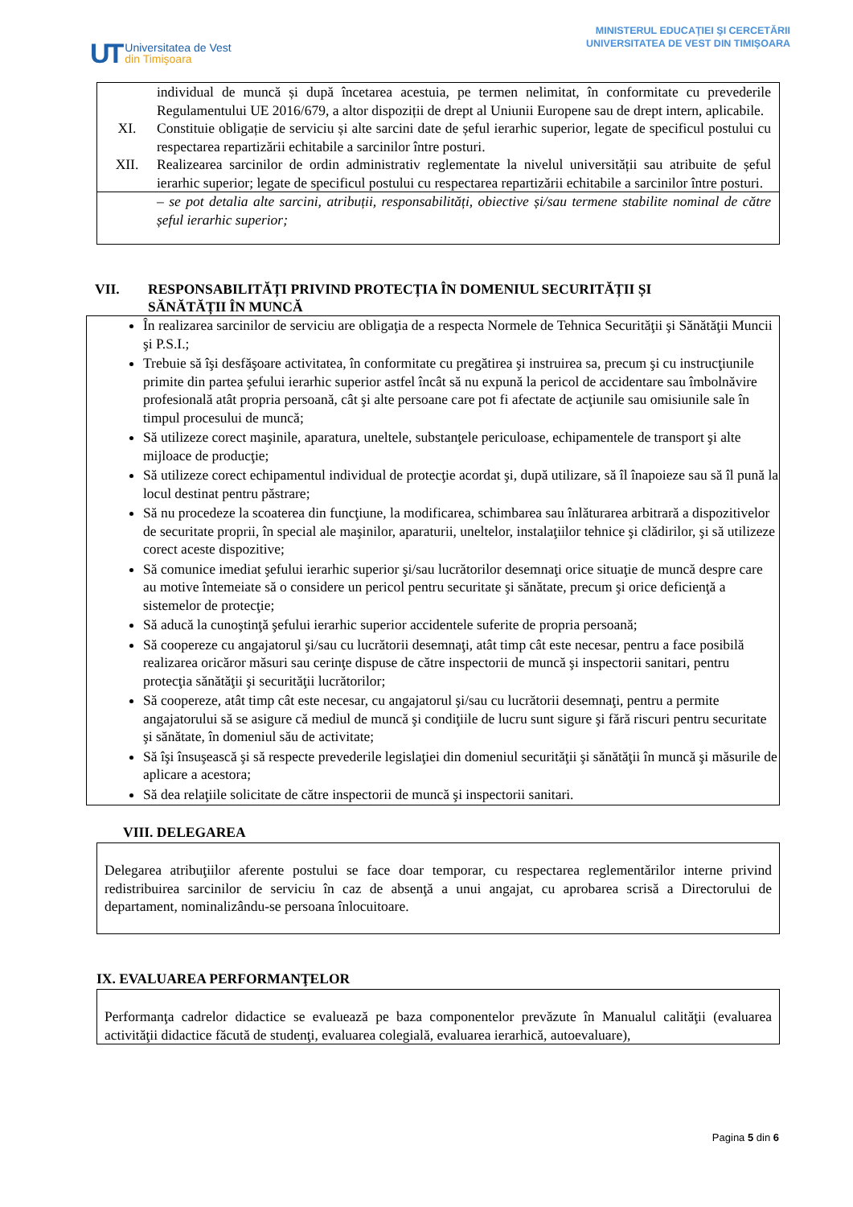UT
Universitatea de Vest
din Timişoara
MINISTERUL EDUCAŢIEI ŞI CERCETĂRII
UNIVERSITATEA DE VEST DIN TIMIȘOARA
individual de muncă și după încetarea acestuia, pe termen nelimitat, în conformitate cu prevederile Regulamentului UE 2016/679, a altor dispoziții de drept al Uniunii Europene sau de drept intern, aplicabile.
XI. Constituie obligație de serviciu și alte sarcini date de șeful ierarhic superior, legate de specificul postului cu respectarea repartizării echitabile a sarcinilor între posturi.
XII. Realizearea sarcinilor de ordin administrativ reglementate la nivelul universității sau atribuite de șeful ierarhic superior; legate de specificul postului cu respectarea repartizării echitabile a sarcinilor între posturi.
– se pot detalia alte sarcini, atribuții, responsabilități, obiective și/sau termene stabilite nominal de către șeful ierarhic superior;
VII. RESPONSABILITĂȚI PRIVIND PROTECȚIA ÎN DOMENIUL SECURITĂȚII ȘI
SĂNĂTĂȚII ÎN MUNCĂ
În realizarea sarcinilor de serviciu are obligaţia de a respecta Normele de Tehnica Securităţii şi Sănătăţii Muncii şi P.S.I.;
Trebuie să îşi desfăşoare activitatea, în conformitate cu pregătirea şi instruirea sa, precum şi cu instrucţiunile primite din partea şefului ierarhic superior astfel încât să nu expună la pericol de accidentare sau îmbolnăvire profesională atât propria persoană, cât şi alte persoane care pot fi afectate de acţiunile sau omisiunile sale în timpul procesului de muncă;
Să utilizeze corect maşinile, aparatura, uneltele, substanţele periculoase, echipamentele de transport şi alte mijloace de producţie;
Să utilizeze corect echipamentul individual de protecţie acordat şi, după utilizare, să îl înapoieze sau să îl pună la locul destinat pentru păstrare;
Să nu procedeze la scoaterea din funcţiune, la modificarea, schimbarea sau înlăturarea arbitrară a dispozitivelor de securitate proprii, în special ale maşinilor, aparaturii, uneltelor, instalaţiilor tehnice şi clădirilor, şi să utilizeze corect aceste dispozitive;
Să comunice imediat şefului ierarhic superior şi/sau lucrătorilor desemnaţi orice situaţie de muncă despre care au motive întemeiate să o considere un pericol pentru securitate şi sănătate, precum şi orice deficienţă a sistemelor de protecţie;
Să aducă la cunoştinţă şefului ierarhic superior accidentele suferite de propria persoană;
Să coopereze cu angajatorul şi/sau cu lucrătorii desemnaţi, atât timp cât este necesar, pentru a face posibilă realizarea oricăror măsuri sau cerinţe dispuse de către inspectorii de muncă şi inspectorii sanitari, pentru protecţia sănătăţii şi securităţii lucrătorilor;
Să coopereze, atât timp cât este necesar, cu angajatorul şi/sau cu lucrătorii desemnaţi, pentru a permite angajatorului să se asigure că mediul de muncă şi condiţiile de lucru sunt sigure şi fără riscuri pentru securitate şi sănătate, în domeniul său de activitate;
Să îşi însuşească şi să respecte prevederile legislaţiei din domeniul securităţii şi sănătăţii în muncă şi măsurile de aplicare a acestora;
Să dea relaţiile solicitate de către inspectorii de muncă şi inspectorii sanitari.
VIII. DELEGAREA
Delegarea atribuţiilor aferente postului se face doar temporar, cu respectarea reglementărilor interne privind redistribuirea sarcinilor de serviciu în caz de absenţă a unui angajat, cu aprobarea scrisă a Directorului de departament, nominalizându-se persoana înlocuitoare.
IX. EVALUAREA PERFORMANŢELOR
Performanţa cadrelor didactice se evaluează pe baza componentelor prevăzute în Manualul calităţii (evaluarea activităţii didactice făcută de studenţi, evaluarea colegială, evaluarea ierarhică, autoevaluare),
Pagina 5 din 6